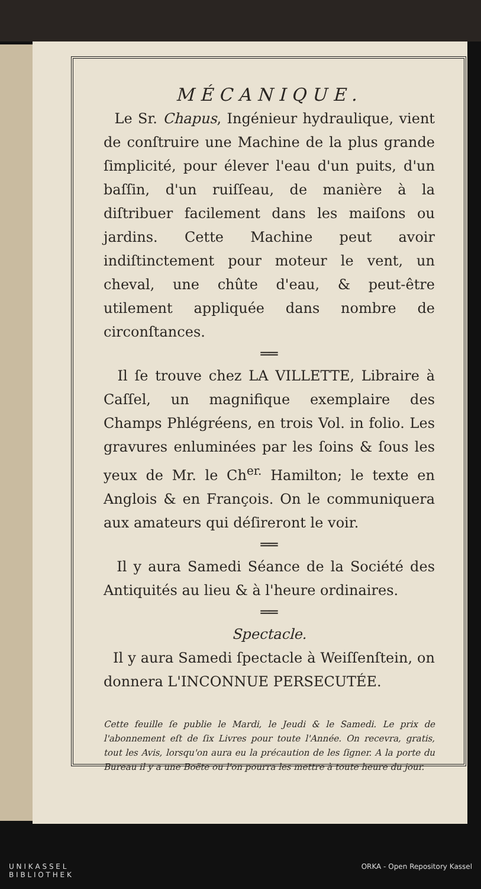MÉCANIQUE.
Le Sr. Chapus, Ingénieur hydraulique, vient de conſtruire une Machine de la plus grande ſimplicité, pour élever l'eau d'un puits, d'un baſſin, d'un ruiſſeau, de manière à la diſtribuer facilement dans les maiſons ou jardins. Cette Machine peut avoir indiſtinctement pour moteur le vent, un cheval, une chûte d'eau, & peut-être utilement appliquée dans nombre de circonſtances.
══
Il ſe trouve chez LA VILLETTE, Libraire à Caſſel, un magnifique exemplaire des Champs Phlégréens, en trois Vol. in folio. Les gravures enluminées par les ſoins & ſous les yeux de Mr. le Ch<sup>er.</sup> Hamilton; le texte en Anglois & en François. On le communiquera aux amateurs qui déſireront le voir.
══
Il y aura Samedi Séance de la Société des Antiquités au lieu & à l'heure ordinaires.
══
Spectacle.
Il y aura Samedi ſpectacle à Weiſſenſtein, on donnera L'INCONNUE PERSECUTÉE.
Cette feuille ſe publie le Mardi, le Jeudi & le Samedi. Le prix de l'abonnement eſt de ſix Livres pour toute l'Année. On recevra, gratis, tout les Avis, lorsqu'on aura eu la précaution de les ſigner. A la porte du Bureau il y a une Boëte ou l'on pourra les mettre à toute heure du jour.
U N I K A S S E L
B I B L I O T H E K ORKA - Open Repository Kassel